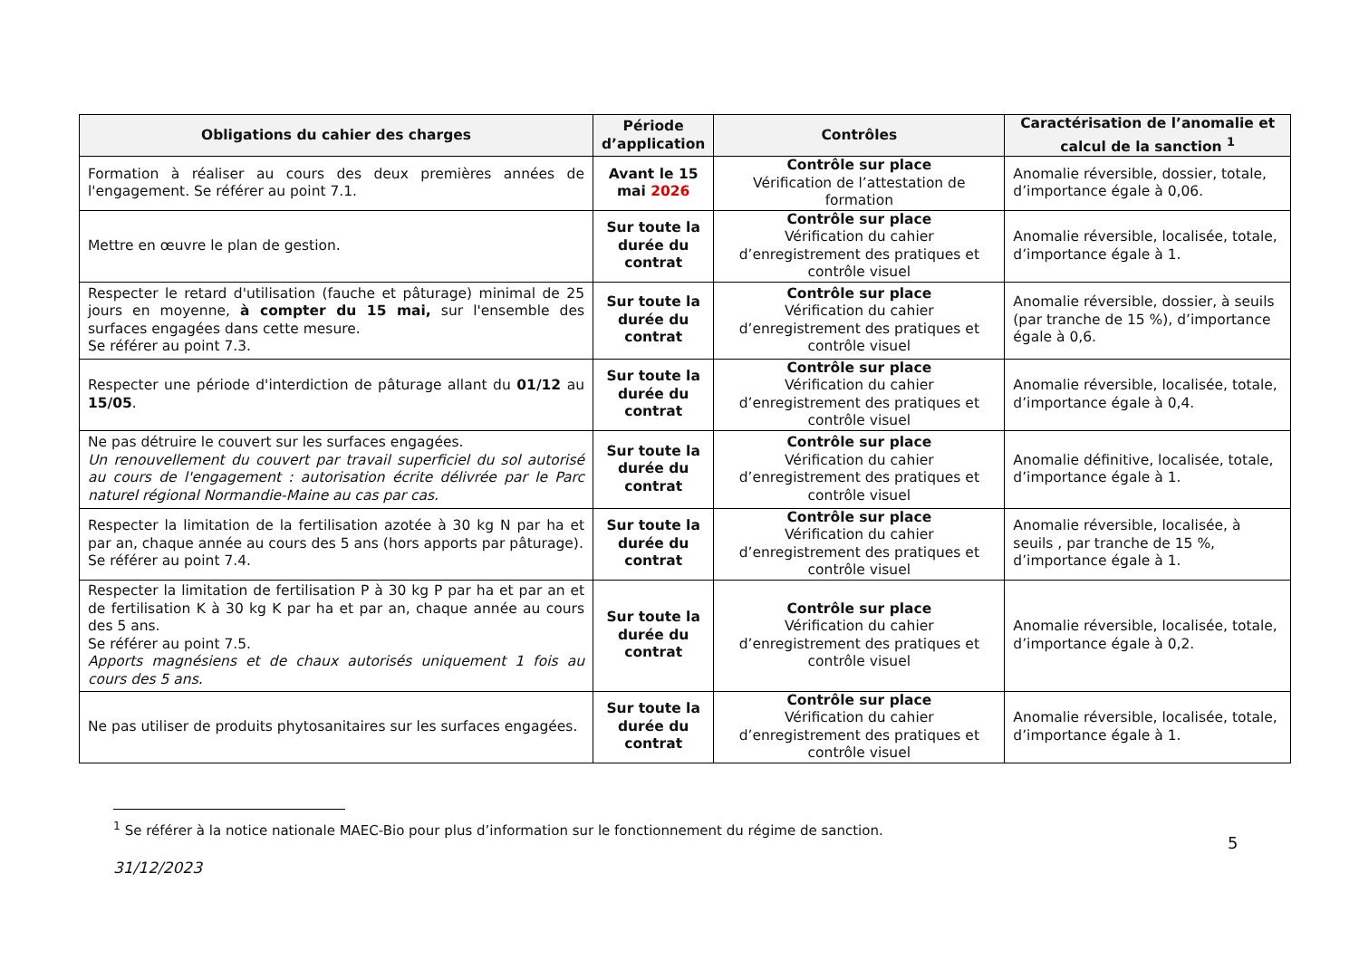| Obligations du cahier des charges | Période d’application | Contrôles | Caractérisation de l’anomalie et calcul de la sanction <sup>1</sup> |
| --- | --- | --- | --- |
| Formation à réaliser au cours des deux premières années de l'engagement. Se référer au point 7.1. | Avant le 15 mai 2026 | Contrôle sur place Vérification de l’attestation de formation | Anomalie réversible, dossier, totale, d’importance égale à 0,06. |
| Mettre en œuvre le plan de gestion. | Sur toute la durée du contrat | Contrôle sur place Vérification du cahier d’enregistrement des pratiques et contrôle visuel | Anomalie réversible, localisée, totale, d’importance égale à 1. |
| Respecter le retard d'utilisation (fauche et pâturage) minimal de 25 jours en moyenne, à compter du 15 mai, sur l'ensemble des surfaces engagées dans cette mesure. Se référer au point 7.3. | Sur toute la durée du contrat | Contrôle sur place Vérification du cahier d’enregistrement des pratiques et contrôle visuel | Anomalie réversible, dossier, à seuils (par tranche de 15 %), d’importance égale à 0,6. |
| Respecter une période d'interdiction de pâturage allant du 01/12 au 15/05 . | Sur toute la durée du contrat | Contrôle sur place Vérification du cahier d’enregistrement des pratiques et contrôle visuel | Anomalie réversible, localisée, totale, d’importance égale à 0,4. |
| Ne pas détruire le couvert sur les surfaces engagées. Un renouvellement du couvert par travail superficiel du sol autorisé au cours de l'engagement : autorisation écrite délivrée par le Parc naturel régional Normandie-Maine au cas par cas. | Sur toute la durée du contrat | Contrôle sur place Vérification du cahier d’enregistrement des pratiques et contrôle visuel | Anomalie définitive, localisée, totale, d’importance égale à 1. |
| Respecter la limitation de la fertilisation azotée à 30 kg N par ha et par an, chaque année au cours des 5 ans (hors apports par pâturage). Se référer au point 7.4. | Sur toute la durée du contrat | Contrôle sur place Vérification du cahier d’enregistrement des pratiques et contrôle visuel | Anomalie réversible, localisée, à seuils , par tranche de 15 %, d’importance égale à 1. |
| Respecter la limitation de fertilisation P à 30 kg P par ha et par an et de fertilisation K à 30 kg K par ha et par an, chaque année au cours des 5 ans. Se référer au point 7.5. Apports magnésiens et de chaux autorisés uniquement 1 fois au cours des 5 ans. | Sur toute la durée du contrat | Contrôle sur place Vérification du cahier d’enregistrement des pratiques et contrôle visuel | Anomalie réversible, localisée, totale, d’importance égale à 0,2. |
| Ne pas utiliser de produits phytosanitaires sur les surfaces engagées. | Sur toute la durée du contrat | Contrôle sur place Vérification du cahier d’enregistrement des pratiques et contrôle visuel | Anomalie réversible, localisée, totale, d’importance égale à 1. |
<sup>1</sup> Se référer à la notice nationale MAEC-Bio pour plus d’information sur le fonctionnement du régime de sanction.
5
31/12/2023